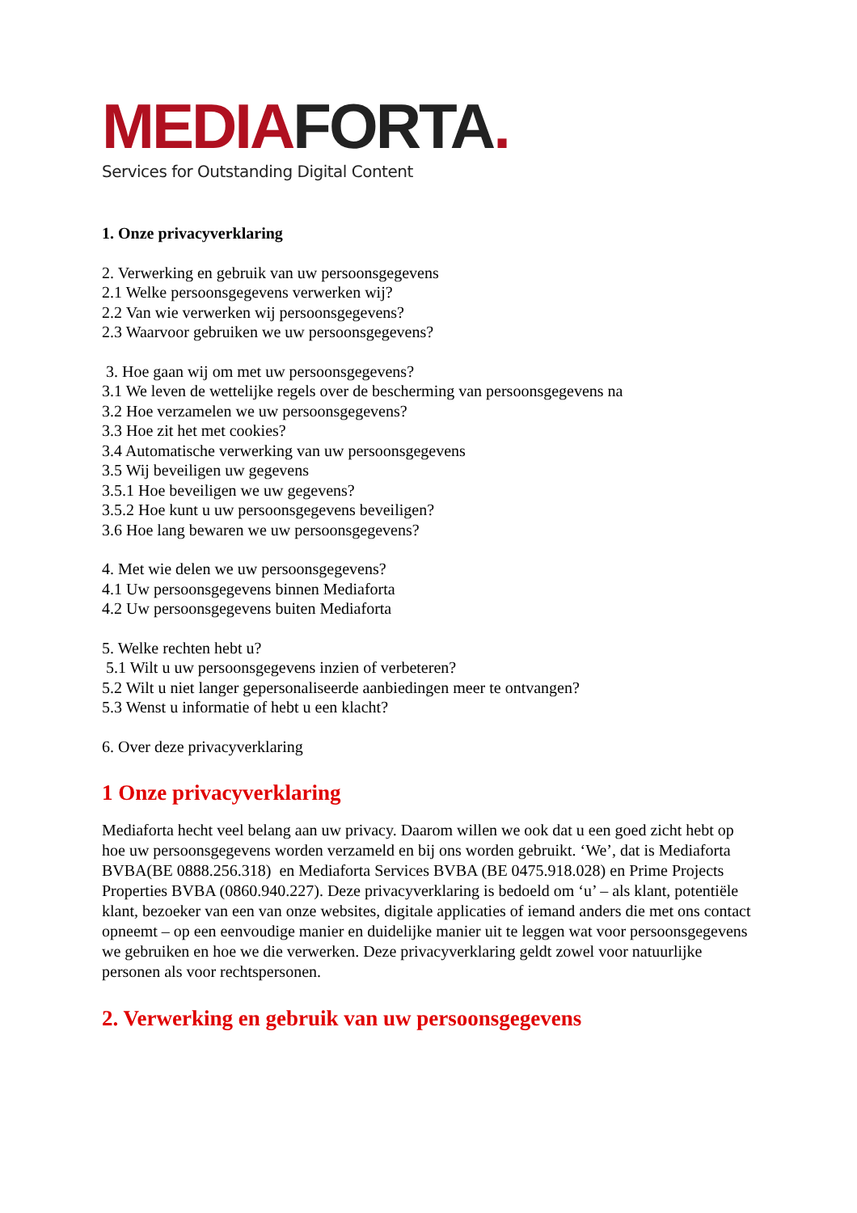MEDIA FORTA.
Services for Outstanding Digital Content
1. Onze privacyverklaring
2. Verwerking en gebruik van uw persoonsgegevens
2.1 Welke persoonsgegevens verwerken wij?
2.2 Van wie verwerken wij persoonsgegevens?
2.3 Waarvoor gebruiken we uw persoonsgegevens?
3. Hoe gaan wij om met uw persoonsgegevens?
3.1 We leven de wettelijke regels over de bescherming van persoonsgegevens na
3.2 Hoe verzamelen we uw persoonsgegevens?
3.3 Hoe zit het met cookies?
3.4 Automatische verwerking van uw persoonsgegevens
3.5 Wij beveiligen uw gegevens
3.5.1 Hoe beveiligen we uw gegevens?
3.5.2 Hoe kunt u uw persoonsgegevens beveiligen?
3.6 Hoe lang bewaren we uw persoonsgegevens?
4. Met wie delen we uw persoonsgegevens?
4.1 Uw persoonsgegevens binnen Mediaforta
4.2 Uw persoonsgegevens buiten Mediaforta
5. Welke rechten hebt u?
5.1 Wilt u uw persoonsgegevens inzien of verbeteren?
5.2 Wilt u niet langer gepersonaliseerde aanbiedingen meer te ontvangen?
5.3 Wenst u informatie of hebt u een klacht?
6. Over deze privacyverklaring
1 Onze privacyverklaring
Mediaforta hecht veel belang aan uw privacy. Daarom willen we ook dat u een goed zicht hebt op hoe uw persoonsgegevens worden verzameld en bij ons worden gebruikt. ‘We’, dat is Mediaforta BVBA(BE 0888.256.318) en Mediaforta Services BVBA (BE 0475.918.028) en Prime Projects Properties BVBA (0860.940.227). Deze privacyverklaring is bedoeld om ‘u’ – als klant, potentiële klant, bezoeker van een van onze websites, digitale applicaties of iemand anders die met ons contact opneemt – op een eenvoudige manier en duidelijke manier uit te leggen wat voor persoonsgegevens we gebruiken en hoe we die verwerken. Deze privacyverklaring geldt zowel voor natuurlijke personen als voor rechtspersonen.
2. Verwerking en gebruik van uw persoonsgegevens